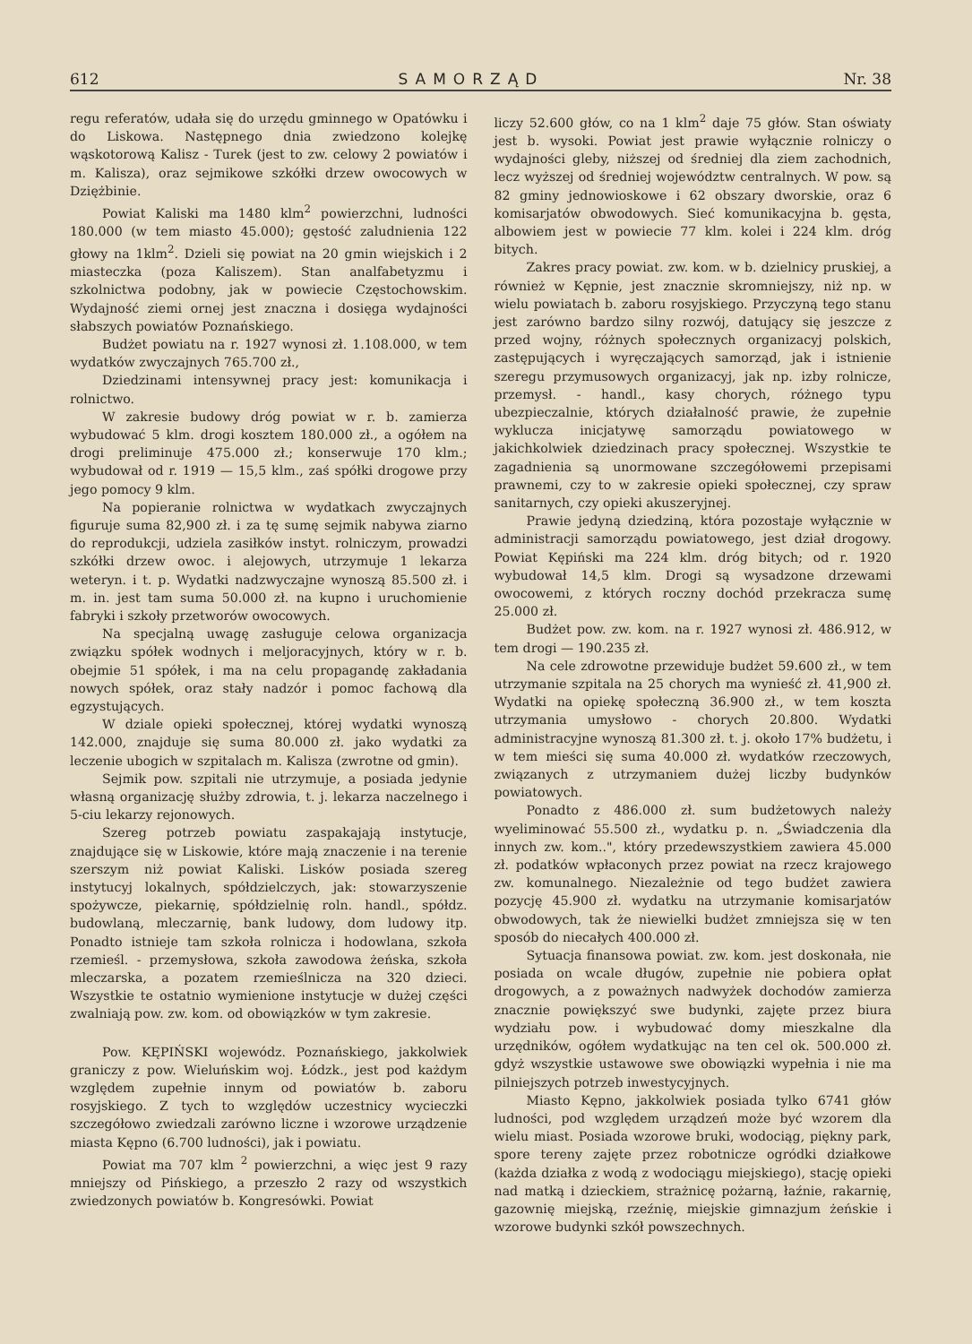612 SAMORZĄD Nr. 38
regu referatów, udała się do urzędu gminnego w Opatówku i do Liskowa. Następnego dnia zwiedzono kolejkę wąskotorową Kalisz - Turek (jest to zw. celowy 2 powiatów i m. Kalisza), oraz sejmikowe szkółki drzew owocowych w Dziężbinie.
Powiat Kaliski ma 1480 klm<sup>2</sup> powierzchni, ludności 180.000 (w tem miasto 45.000); gęstość zaludnienia 122 głowy na 1klm<sup>2</sup>. Dzieli się powiat na 20 gmin wiejskich i 2 miasteczka (poza Kaliszem). Stan analfabetyzmu i szkolnictwa podobny, jak w powiecie Częstochowskim. Wydajność ziemi ornej jest znaczna i dosięga wydajności słabszych powiatów Poznańskiego.
Budżet powiatu na r. 1927 wynosi zł. 1.108.000, w tem wydatków zwyczajnych 765.700 zł.,
Dziedzinami intensywnej pracy jest: komunikacja i rolnictwo.
W zakresie budowy dróg powiat w r. b. zamierza wybudować 5 klm. drogi kosztem 180.000 zł., a ogółem na drogi preliminuje 475.000 zł.; konserwuje 170 klm.; wybudował od r. 1919 — 15,5 klm., zaś spółki drogowe przy jego pomocy 9 klm.
Na popieranie rolnictwa w wydatkach zwyczajnych figuruje suma 82,900 zł. i za tę sumę sejmik nabywa ziarno do reprodukcji, udziela zasiłków instyt. rolniczym, prowadzi szkółki drzew owoc. i alejowych, utrzymuje 1 lekarza weteryn. i t. p. Wydatki nadzwyczajne wynoszą 85.500 zł. i m. in. jest tam suma 50.000 zł. na kupno i uruchomienie fabryki i szkoły przetworów owocowych.
Na specjalną uwagę zasługuje celowa organizacja związku spółek wodnych i meljoracyjnych, który w r. b. obejmie 51 spółek, i ma na celu propagandę zakładania nowych spółek, oraz stały nadzór i pomoc fachową dla egzystujących.
W dziale opieki społecznej, której wydatki wynoszą 142.000, znajduje się suma 80.000 zł. jako wydatki za leczenie ubogich w szpitalach m. Kalisza (zwrotne od gmin).
Sejmik pow. szpitali nie utrzymuje, a posiada jedynie własną organizację służby zdrowia, t. j. lekarza naczelnego i 5-ciu lekarzy rejonowych.
Szereg potrzeb powiatu zaspakajają instytucje, znajdujące się w Liskowie, które mają znaczenie i na terenie szerszym niż powiat Kaliski. Lisków posiada szereg instytucyj lokalnych, spółdzielczych, jak: stowarzyszenie spożywcze, piekarnię, spółdzielnię roln. handl., spółdz. budowlaną, mleczarnię, bank ludowy, dom ludowy itp. Ponadto istnieje tam szkoła rolnicza i hodowlana, szkoła rzemieśl. - przemysłowa, szkoła zawodowa żeńska, szkoła mleczarska, a pozatem rzemieślnicza na 320 dzieci. Wszystkie te ostatnio wymienione instytucje w dużej części zwalniają pow. zw. kom. od obowiązków w tym zakresie.
Pow. KĘPIŃSKI wojewódz. Poznańskiego, jakkolwiek graniczy z pow. Wieluńskim woj. Łódzk., jest pod każdym względem zupełnie innym od powiatów b. zaboru rosyjskiego. Z tych to względów uczestnicy wycieczki szczegółowo zwiedzali zarówno liczne i wzorowe urządzenie miasta Kępno (6.700 ludności), jak i powiatu.
Powiat ma 707 klm <sup>2</sup> powierzchni, a więc jest 9 razy mniejszy od Pińskiego, a przeszło 2 razy od wszystkich zwiedzonych powiatów b. Kongresówki. Powiat
liczy 52.600 głów, co na 1 klm<sup>2</sup> daje 75 głów. Stan oświaty jest b. wysoki. Powiat jest prawie wyłącznie rolniczy o wydajności gleby, niższej od średniej dla ziem zachodnich, lecz wyższej od średniej województw centralnych. W pow. są 82 gminy jednowioskowe i 62 obszary dworskie, oraz 6 komisarjatów obwodowych. Sieć komunikacyjna b. gęsta, albowiem jest w powiecie 77 klm. kolei i 224 klm. dróg bitych.
Zakres pracy powiat. zw. kom. w b. dzielnicy pruskiej, a również w Kępnie, jest znacznie skromniejszy, niż np. w wielu powiatach b. zaboru rosyjskiego. Przyczyną tego stanu jest zarówno bardzo silny rozwój, datujący się jeszcze z przed wojny, różnych społecznych organizacyj polskich, zastępujących i wyręczających samorząd, jak i istnienie szeregu przymusowych organizacyj, jak np. izby rolnicze, przemysł. - handl., kasy chorych, różnego typu ubezpieczalnie, których działalność prawie, że zupełnie wyklucza inicjatywę samorządu powiatowego w jakichkolwiek dziedzinach pracy społecznej. Wszystkie te zagadnienia są unormowane szczegółowemi przepisami prawnemi, czy to w zakresie opieki społecznej, czy spraw sanitarnych, czy opieki akuszeryjnej.
Prawie jedyną dziedziną, która pozostaje wyłącznie w administracji samorządu powiatowego, jest dział drogowy. Powiat Kępiński ma 224 klm. dróg bitych; od r. 1920 wybudował 14,5 klm. Drogi są wysadzone drzewami owocowemi, z których roczny dochód przekracza sumę 25.000 zł.
Budżet pow. zw. kom. na r. 1927 wynosi zł. 486.912, w tem drogi — 190.235 zł.
Na cele zdrowotne przewiduje budżet 59.600 zł., w tem utrzymanie szpitala na 25 chorych ma wynieść zł. 41,900 zł. Wydatki na opiekę społeczną 36.900 zł., w tem koszta utrzymania umysłowo - chorych 20.800. Wydatki administracyjne wynoszą 81.300 zł. t. j. około 17% budżetu, i w tem mieści się suma 40.000 zł. wydatków rzeczowych, związanych z utrzymaniem dużej liczby budynków powiatowych.
Ponadto z 486.000 zł. sum budżetowych należy wyeliminować 55.500 zł., wydatku p. n. „Świadczenia dla innych zw. kom..", który przedewszystkiem zawiera 45.000 zł. podatków wpłaconych przez powiat na rzecz krajowego zw. komunalnego. Niezależnie od tego budżet zawiera pozycję 45.900 zł. wydatku na utrzymanie komisarjatów obwodowych, tak że niewielki budżet zmniejsza się w ten sposób do niecałych 400.000 zł.
Sytuacja finansowa powiat. zw. kom. jest doskonała, nie posiada on wcale długów, zupełnie nie pobiera opłat drogowych, a z poważnych nadwyżek dochodów zamierza znacznie powiększyć swe budynki, zajęte przez biura wydziału pow. i wybudować domy mieszkalne dla urzędników, ogółem wydatkując na ten cel ok. 500.000 zł. gdyż wszystkie ustawowe swe obowiązki wypełnia i nie ma pilniejszych potrzeb inwestycyjnych.
Miasto Kępno, jakkolwiek posiada tylko 6741 głów ludności, pod względem urządzeń może być wzorem dla wielu miast. Posiada wzorowe bruki, wodociąg, piękny park, spore tereny zajęte przez robotnicze ogródki działkowe (każda działka z wodą z wodociągu miejskiego), stację opieki nad matką i dzieckiem, strażnicę pożarną, łaźnie, rakarnię, gazownię miejską, rzeźnię, miejskie gimnazjum żeńskie i wzorowe budynki szkół powszechnych.